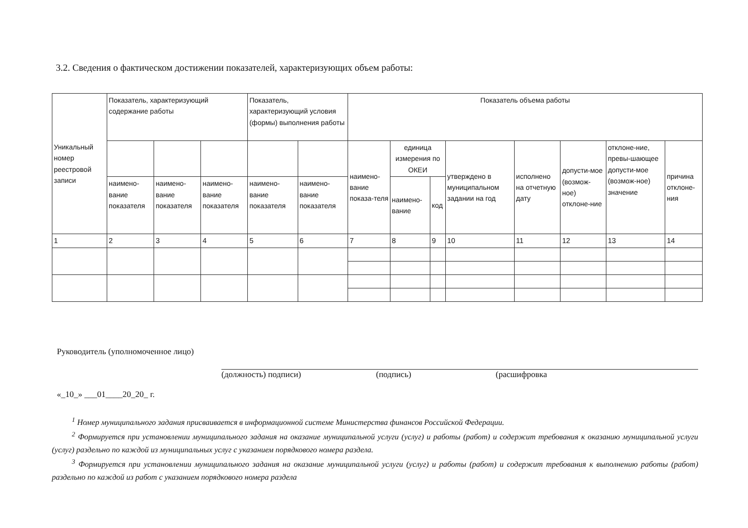3.2. Сведения о фактическом достижении показателей, характеризующих объем работы:
| Уникальный номер реестровой записи | Показатель, характеризующий содержание работы | | | Показатель, характеризующий условия (формы) выполнения работы | | Показатель объема работы | | | | | | | |
| --- | --- | --- | --- | --- | --- | --- | --- | --- | --- | --- | --- | --- | --- |
| | | | | | | наимено-вание показа-теля | единица измерения по ОКЕИ | | утверждено в муниципальном задании на год | исполнено на отчетную дату | допусти-мое (возмож-ное) отклоне-ние | отклоне-ние, превы-шающее допусти-мое (возмож-ное) значение | причина отклоне-ния |
| | наимено-вание показателя | наимено-вание показателя | наимено-вание показателя | наимено-вание показателя | наимено-вание показателя | | наимено-вание | код | | | | | |
| 1 | 2 | 3 | 4 | 5 | 6 | 7 | 8 | 9 | 10 | 11 | 12 | 13 | 14 |
Руководитель (уполномоченное лицо)
(должность) подписи) (подпись) (расшифровка
«_10_» ___01____20_20_ г.
<sup>1</sup> Номер муниципального задания присваивается в информационной системе Министерства финансов Российской Федерации.
<sup>2</sup> Формируется при установлении муниципального задания на оказание муниципальной услуги (услуг) и работы (работ) и содержит требования к оказанию муниципальной услуги (услуг) раздельно по каждой из муниципальных услуг с указанием порядкового номера раздела.
<sup>3</sup> Формируется при установлении муниципального задания на оказание муниципальной услуги (услуг) и работы (работ) и содержит требования к выполнению работы (работ) раздельно по каждой из работ с указанием порядкового номера раздела